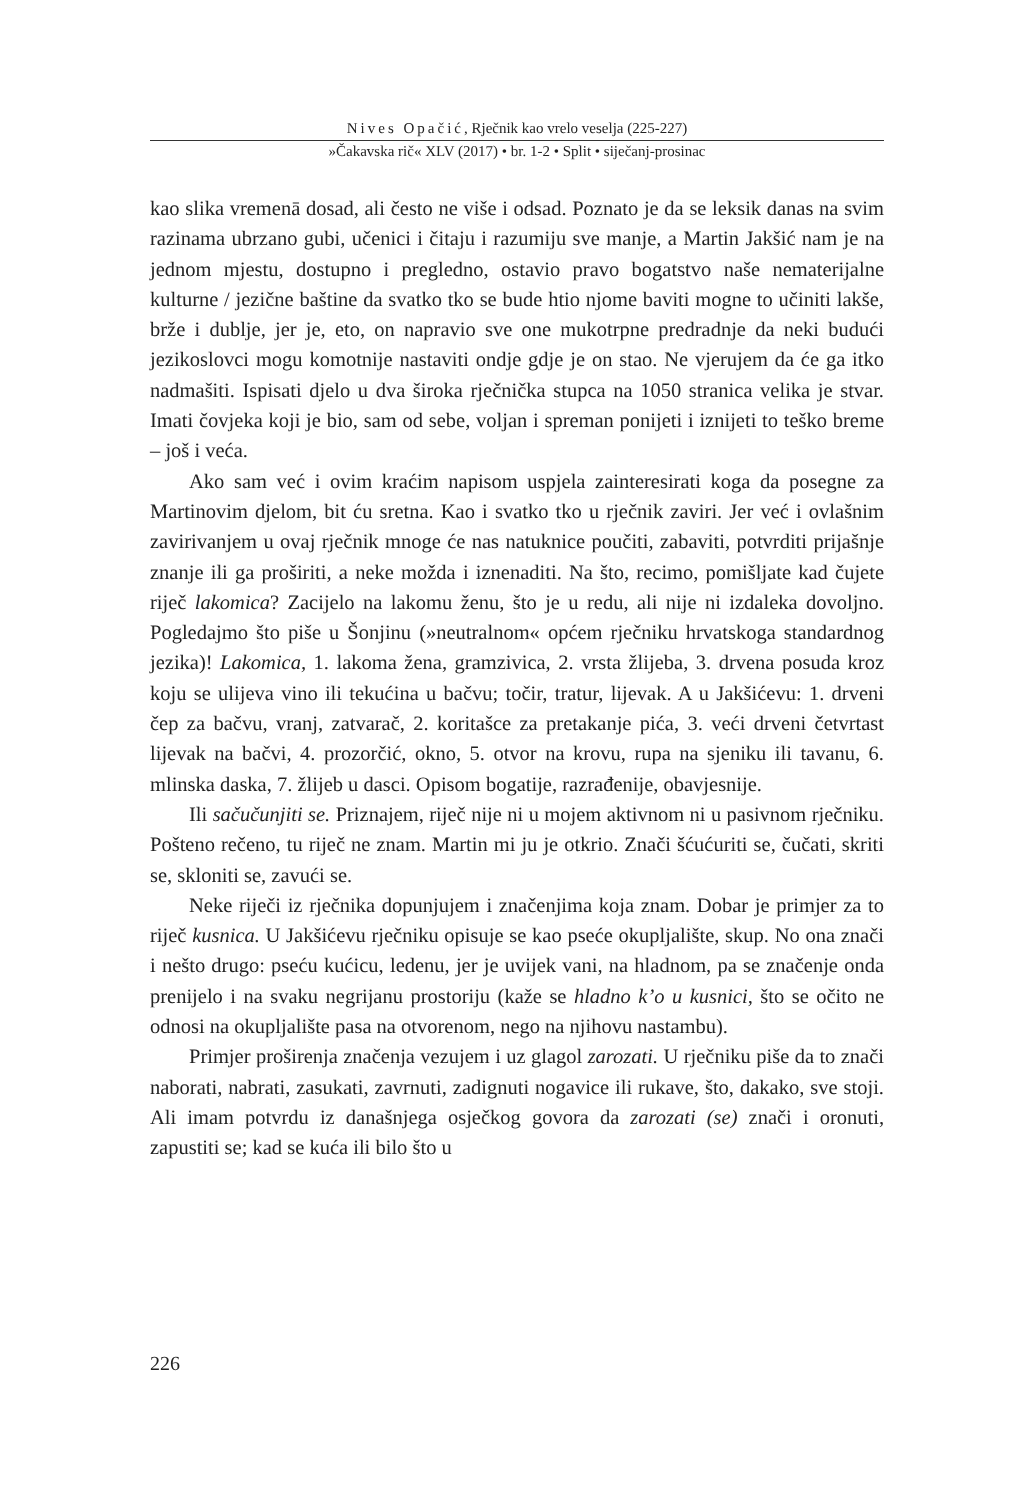Nives Opačić, Rječnik kao vrelo veselja (225-227)
»Čakavska rič« XLV (2017) • br. 1-2 • Split • siječanj-prosinac
kao slika vremenā dosad, ali često ne više i odsad. Poznato je da se leksik danas na svim razinama ubrzano gubi, učenici i čitaju i razumiju sve manje, a Martin Jakšić nam je na jednom mjestu, dostupno i pregledno, ostavio pravo bogatstvo naše nematerijalne kulturne / jezične baštine da svatko tko se bude htio njome baviti mogne to učiniti lakše, brže i dublje, jer je, eto, on napravio sve one mukotrpne predradnje da neki budući jezikoslovci mogu komotnije nastaviti ondje gdje je on stao. Ne vjerujem da će ga itko nadmašiti. Ispisati djelo u dva široka rječnička stupca na 1050 stranica velika je stvar. Imati čovjeka koji je bio, sam od sebe, voljan i spreman ponijeti i iznijeti to teško breme – još i veća.
Ako sam već i ovim kraćim napisom uspjela zainteresirati koga da posegne za Martinovim djelom, bit ću sretna. Kao i svatko tko u rječnik zaviri. Jer već i ovlašnim zavirivanjem u ovaj rječnik mnoge će nas natuknice poučiti, zabaviti, potvrditi prijašnje znanje ili ga proširiti, a neke možda i iznenaditi. Na što, recimo, pomišljate kad čujete riječ lakomica? Zacijelo na lakomu ženu, što je u redu, ali nije ni izdaleka dovoljno. Pogledajmo što piše u Šonjinu (»neutralnom« općem rječniku hrvatskoga standardnog jezika)! Lakomica, 1. lakoma žena, gramzivica, 2. vrsta žlijeba, 3. drvena posuda kroz koju se ulijeva vino ili tekućina u bačvu; točir, tratur, lijevak. A u Jakšićevu: 1. drveni čep za bačvu, vranj, zatvarač, 2. koritašce za pretakanje pića, 3. veći drveni četvrtast lijevak na bačvi, 4. prozorčić, okno, 5. otvor na krovu, rupa na sjeniku ili tavanu, 6. mlinska daska, 7. žlijeb u dasci. Opisom bogatije, razrađenije, obavjesnije.
Ili sačučunjiti se. Priznajem, riječ nije ni u mojem aktivnom ni u pasivnom rječniku. Pošteno rečeno, tu riječ ne znam. Martin mi ju je otkrio. Znači šćućuriti se, čučati, skriti se, skloniti se, zavući se.
Neke riječi iz rječnika dopunjujem i značenjima koja znam. Dobar je primjer za to riječ kusnica. U Jakšićevu rječniku opisuje se kao pseće okupljalište, skup. No ona znači i nešto drugo: pseću kućicu, ledenu, jer je uvijek vani, na hladnom, pa se značenje onda prenijelo i na svaku negrijanu prostoriju (kaže se hladno k’o u kusnici, što se očito ne odnosi na okupljalište pasa na otvorenom, nego na njihovu nastambu).
Primjer proširenja značenja vezujem i uz glagol zarozati. U rječniku piše da to znači naborati, nabrati, zasukati, zavrnuti, zadignuti nogavice ili rukave, što, dakako, sve stoji. Ali imam potvrdu iz današnjega osječkog govora da zarozati (se) znači i oronuti, zapustiti se; kad se kuća ili bilo što u
226